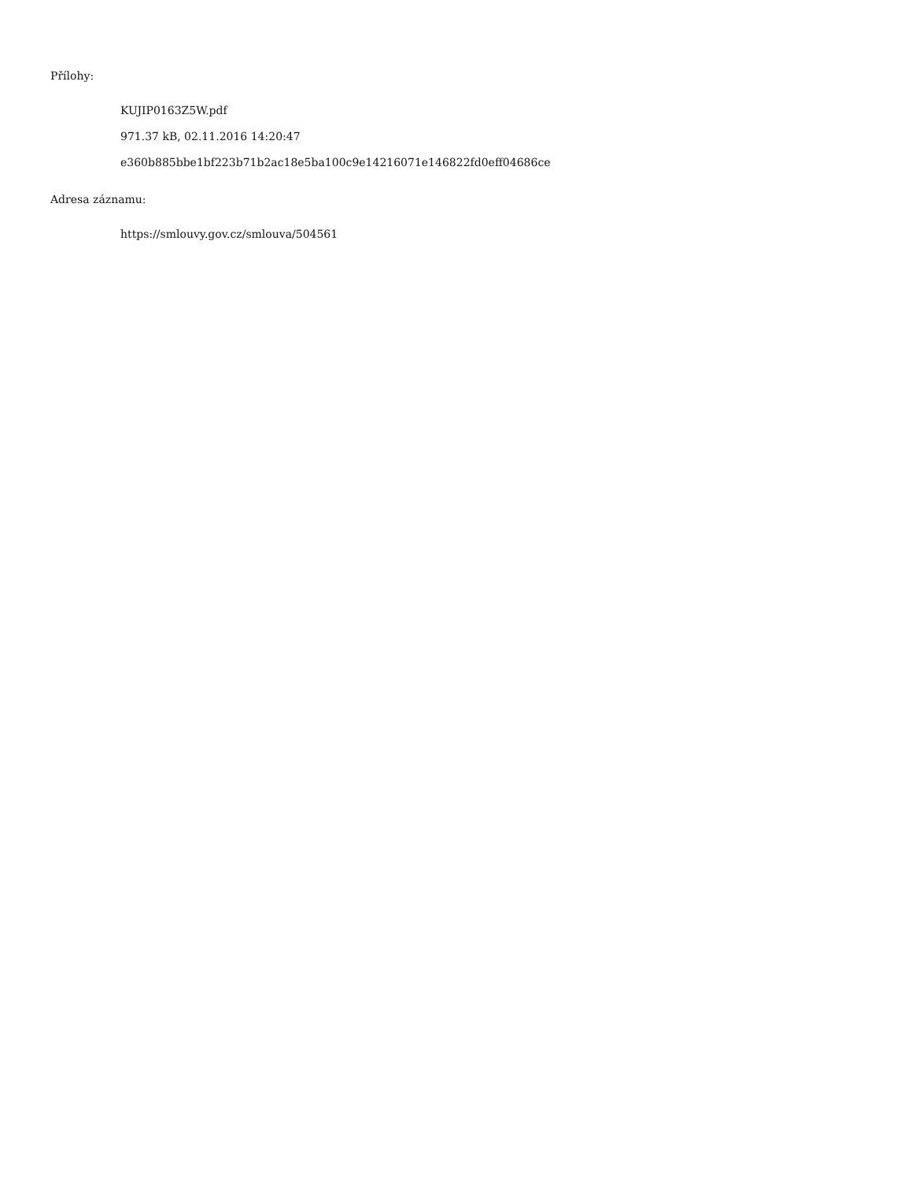Přílohy:
KUJIP0163Z5W.pdf
971.37 kB, 02.11.2016 14:20:47
e360b885bbe1bf223b71b2ac18e5ba100c9e14216071e146822fd0eff04686ce
Adresa záznamu:
https://smlouvy.gov.cz/smlouva/504561